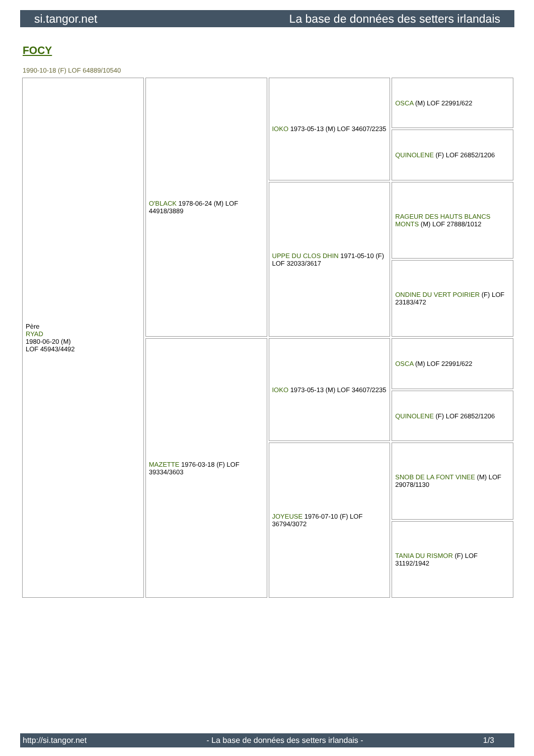si.tangor.net La base de données des setters irlandais
FOCY
1990-10-18 (F) LOF 64889/10540
| Père RYAD 1980-06-20 (M) LOF 45943/4492 | O'BLACK 1978-06-24 (M) LOF 44918/3889 | IOKO 1973-05-13 (M) LOF 34607/2235 | OSCA (M) LOF 22991/622 |
| | | | QUINOLENE (F) LOF 26852/1206 |
| | | UPPE DU CLOS DHIN 1971-05-10 (F) LOF 32033/3617 | RAGEUR DES HAUTS BLANCS MONTS (M) LOF 27888/1012 |
| | | | ONDINE DU VERT POIRIER (F) LOF 23183/472 |
| | MAZETTE 1976-03-18 (F) LOF 39334/3603 | IOKO 1973-05-13 (M) LOF 34607/2235 | OSCA (M) LOF 22991/622 |
| | | | QUINOLENE (F) LOF 26852/1206 |
| | | JOYEUSE 1976-07-10 (F) LOF 36794/3072 | SNOB DE LA FONT VINEE (M) LOF 29078/1130 |
| | | | TANIA DU RISMOR (F) LOF 31192/1942 |
http://si.tangor.net - La base de données des setters irlandais - 1/3